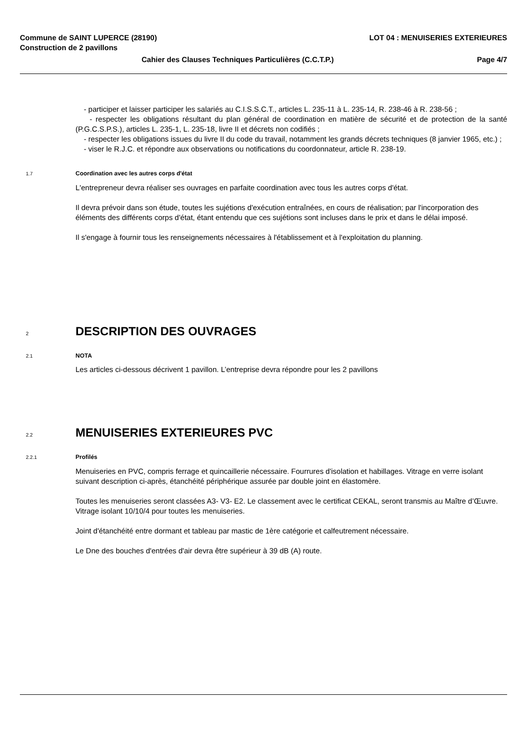Commune de SAINT LUPERCE (28190) LOT 04 : MENUISERIES EXTERIEURES
Construction de 2 pavillons
Cahier des Clauses Techniques Particulières (C.C.T.P.) Page 4/7
- participer et laisser participer les salariés au C.I.S.S.C.T., articles L. 235-11 à L. 235-14, R. 238-46 à R. 238-56 ;
- respecter les obligations résultant du plan général de coordination en matière de sécurité et de protection de la santé (P.G.C.S.P.S.), articles L. 235-1, L. 235-18, livre II et décrets non codifiés ;
- respecter les obligations issues du livre II du code du travail, notamment les grands décrets techniques (8 janvier 1965, etc.) ;
- viser le R.J.C. et répondre aux observations ou notifications du coordonnateur, article R. 238-19.
1.7 Coordination avec les autres corps d'état
L'entrepreneur devra réaliser ses ouvrages en parfaite coordination avec tous les autres corps d'état.
Il devra prévoir dans son étude, toutes les sujétions d'exécution entraînées, en cours de réalisation; par l'incorporation des éléments des différents corps d'état, étant entendu que ces sujétions sont incluses dans le prix et dans le délai imposé.
Il s'engage à fournir tous les renseignements nécessaires à l'établissement et à l'exploitation du planning.
2 DESCRIPTION DES OUVRAGES
2.1 NOTA
Les articles ci-dessous décrivent 1 pavillon. L’entreprise devra répondre pour les 2 pavillons
2.2 MENUISERIES EXTERIEURES PVC
2.2.1 Profilés
Menuiseries en PVC, compris ferrage et quincaillerie nécessaire. Fourrures d'isolation et habillages. Vitrage en verre isolant suivant description ci-après, étanchéité périphérique assurée par double joint en élastomère.
Toutes les menuiseries seront classées A3- V3- E2. Le classement avec le certificat CEKAL, seront transmis au Maître d’Œuvre. Vitrage isolant 10/10/4 pour toutes les menuiseries.
Joint d'étanchéité entre dormant et tableau par mastic de 1ère catégorie et calfeutrement nécessaire.
Le Dne des bouches d'entrées d'air devra être supérieur à 39 dB (A) route.